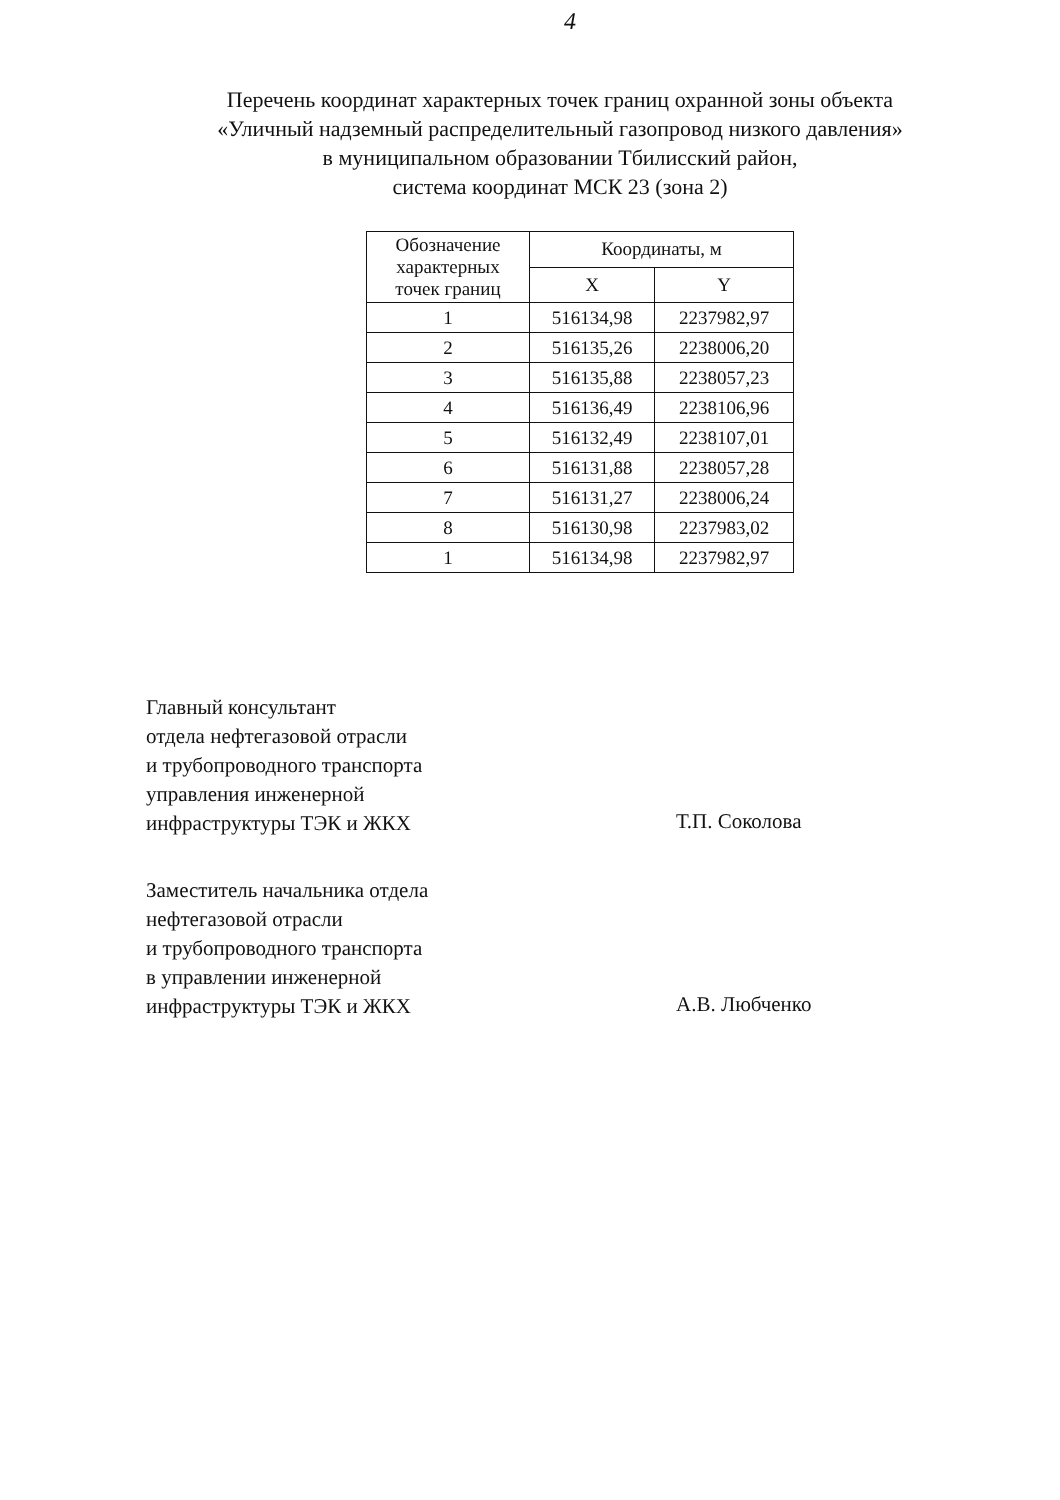4
Перечень координат характерных точек границ охранной зоны объекта
«Уличный надземный распределительный газопровод низкого давления»
в муниципальном образовании Тбилисский район,
система координат МСК 23 (зона 2)
| Обозначение характерных точек границ | Координаты, м | |
| --- | --- | --- |
| | X | Y |
| 1 | 516134,98 | 2237982,97 |
| 2 | 516135,26 | 2238006,20 |
| 3 | 516135,88 | 2238057,23 |
| 4 | 516136,49 | 2238106,96 |
| 5 | 516132,49 | 2238107,01 |
| 6 | 516131,88 | 2238057,28 |
| 7 | 516131,27 | 2238006,24 |
| 8 | 516130,98 | 2237983,02 |
| 1 | 516134,98 | 2237982,97 |
Главный консультант
отдела нефтегазовой отрасли
и трубопроводного транспорта
управления инженерной
инфраструктуры ТЭК и ЖКХ
Т.П. Соколова
Заместитель начальника отдела
нефтегазовой отрасли
и трубопроводного транспорта
в управлении инженерной
инфраструктуры ТЭК и ЖКХ
А.В. Любченко